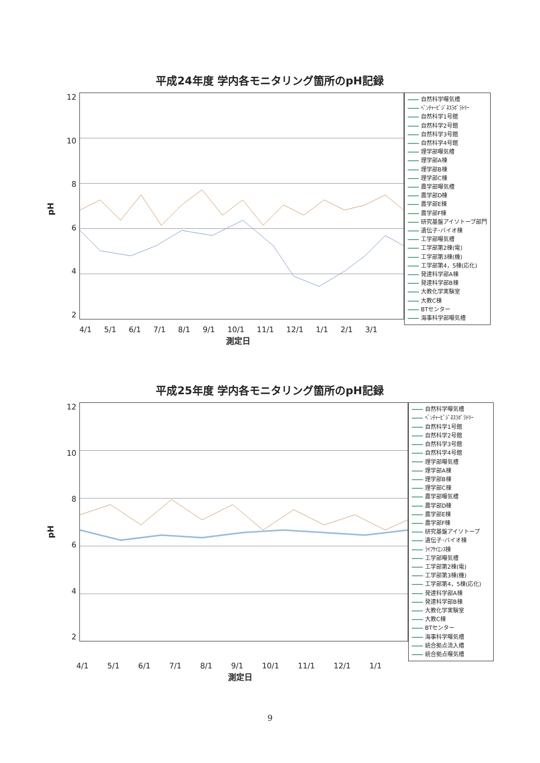平成24年度 学内各モニタリング箇所のpH記録
pH
12
10
8642
自然科学曝気槽
ﾍﾞﾝﾁｬｰﾋﾞｼﾞﾈｽﾗﾎﾞﾗﾄﾘｰ
自然科学1号館
自然科学2号館
自然科学3号館
自然科学4号館
理学部曝気槽
理学部A棟
理学部B棟
理学部C棟
農学部曝気槽
農学部D棟
農学部E棟
農学部F棟
研究基盤アイソトープ部門
遺伝子･バイオ棟
工学部曝気槽
工学部第2棟(電)
工学部第3棟(機)
工学部第4，5棟(応化)
発達科学部A棟
発達科学部B棟
大教化学実験室
大教C棟
BTセンター
海事科学部曝気槽
4/1 5/1 6/1 7/1 8/1 9/1 10/1 11/1 12/1 1/1 2/1 3/1
測定日
平成25年度 学内各モニタリング箇所のpH記録
pH
12
10
8642
自然科学曝気槽
ﾍﾞﾝﾁｬｰﾋﾞｼﾞﾈｽﾗﾎﾞﾗﾄﾘｰ
自然科学1号館
自然科学2号館
自然科学3号館
自然科学4号館
理学部曝気槽
理学部A棟
理学部B棟
理学部C棟
農学部曝気槽
農学部D棟
農学部E棟
農学部F棟
研究基盤アイソトープ
遺伝子･バイオ棟
ﾗｲﾌｻｲｴﾝｽ棟
工学部曝気槽
工学部第2棟(電)
工学部第3棟(機)
工学部第4，5棟(応化)
発達科学部A棟
発達科学部B棟
大教化学実験室
大教C棟
BTセンター
海事科学曝気槽
統合拠点流入槽
統合拠点曝気槽
4/1 5/1 6/1 7/1 8/1 9/1 10/1 11/1 12/1 1/1
測定日
9